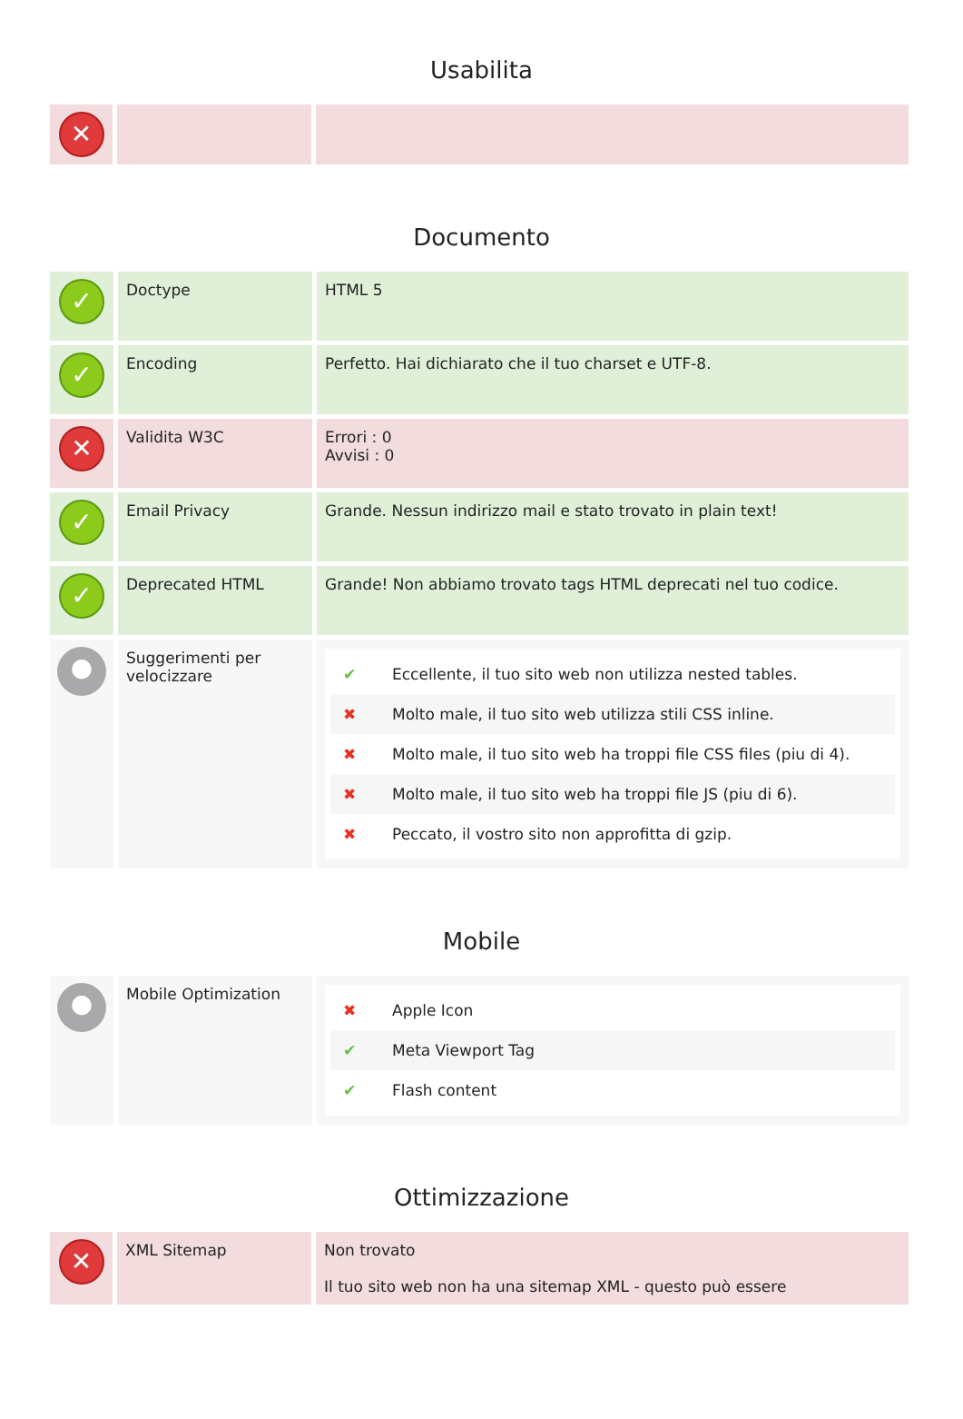Usabilita
| ✕ | | |
Documento
| ✓ | Doctype | HTML 5 |
| ✓ | Encoding | Perfetto. Hai dichiarato che il tuo charset e UTF-8. |
| ✕ | Validita W3C | Errori : 0 Avvisi : 0 |
| ✓ | Email Privacy | Grande. Nessun indirizzo mail e stato trovato in plain text! |
| ✓ | Deprecated HTML | Grande! Non abbiamo trovato tags HTML deprecati nel tuo codice. |
| ● | Suggerimenti per velocizzare | ✔ Eccellente, il tuo sito web non utilizza nested tables. ✖ Molto male, il tuo sito web utilizza stili CSS inline. ✖ Molto male, il tuo sito web ha troppi file CSS files (piu di 4). ✖ Molto male, il tuo sito web ha troppi file JS (piu di 6). ✖ Peccato, il vostro sito non approfitta di gzip. |
Mobile
| ● | Mobile Optimization | ✖ Apple Icon ✔ Meta Viewport Tag ✔ Flash content |
Ottimizzazione
| ✕ | XML Sitemap | Non trovato Il tuo sito web non ha una sitemap XML - questo può essere |